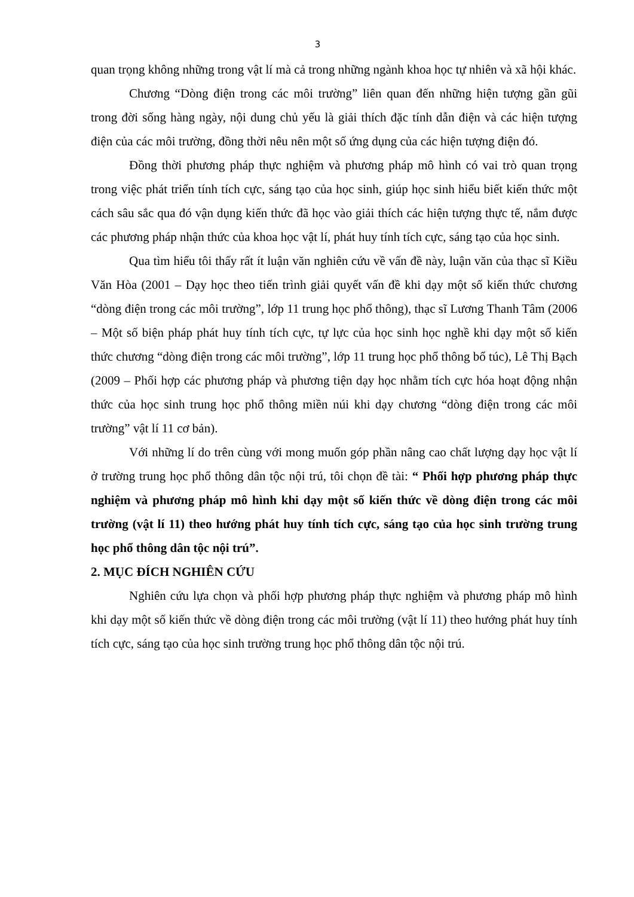3
quan trọng không những trong vật lí mà cả trong những ngành khoa học tự nhiên và xã hội khác.
Chương “Dòng điện trong các môi trường” liên quan đến những hiện tượng gần gũi trong đời sống hàng ngày, nội dung chủ yếu là giải thích đặc tính dẫn điện và các hiện tượng điện của các môi trường, đồng thời nêu nên một số ứng dụng của các hiện tượng điện đó.
Đồng thời phương pháp thực nghiệm và phương pháp mô hình có vai trò quan trọng trong việc phát triển tính tích cực, sáng tạo của học sinh, giúp học sinh hiểu biết kiến thức một cách sâu sắc qua đó vận dụng kiến thức đã học vào giải thích các hiện tượng thực tế, nắm được các phương pháp nhận thức của khoa học vật lí, phát huy tính tích cực, sáng tạo của học sinh.
Qua tìm hiểu tôi thấy rất ít luận văn nghiên cứu về vấn đề này, luận văn của thạc sĩ Kiều Văn Hòa (2001 – Dạy học theo tiến trình giải quyết vấn đề khi dạy một số kiến thức chương “dòng điện trong các môi trường”, lớp 11 trung học phổ thông), thạc sĩ Lương Thanh Tâm (2006 – Một số biện pháp phát huy tính tích cực, tự lực của học sinh học nghề khi dạy một số kiến thức chương “dòng điện trong các môi trường”, lớp 11 trung học phổ thông bổ túc), Lê Thị Bạch (2009 – Phối hợp các phương pháp và phương tiện dạy học nhằm tích cực hóa hoạt động nhận thức của học sinh trung học phổ thông miền núi khi dạy chương “dòng điện trong các môi trường” vật lí 11 cơ bản).
Với những lí do trên cùng với mong muốn góp phần nâng cao chất lượng dạy học vật lí ở trường trung học phổ thông dân tộc nội trú, tôi chọn đề tài: “ Phối hợp phương pháp thực nghiệm và phương pháp mô hình khi dạy một số kiến thức về dòng điện trong các môi trường (vật lí 11) theo hướng phát huy tính tích cực, sáng tạo của học sinh trường trung học phổ thông dân tộc nội trú”.
2. MỤC ĐÍCH NGHIÊN CỨU
Nghiên cứu lựa chọn và phối hợp phương pháp thực nghiệm và phương pháp mô hình khi dạy một số kiến thức về dòng điện trong các môi trường (vật lí 11) theo hướng phát huy tính tích cực, sáng tạo của học sinh trường trung học phổ thông dân tộc nội trú.